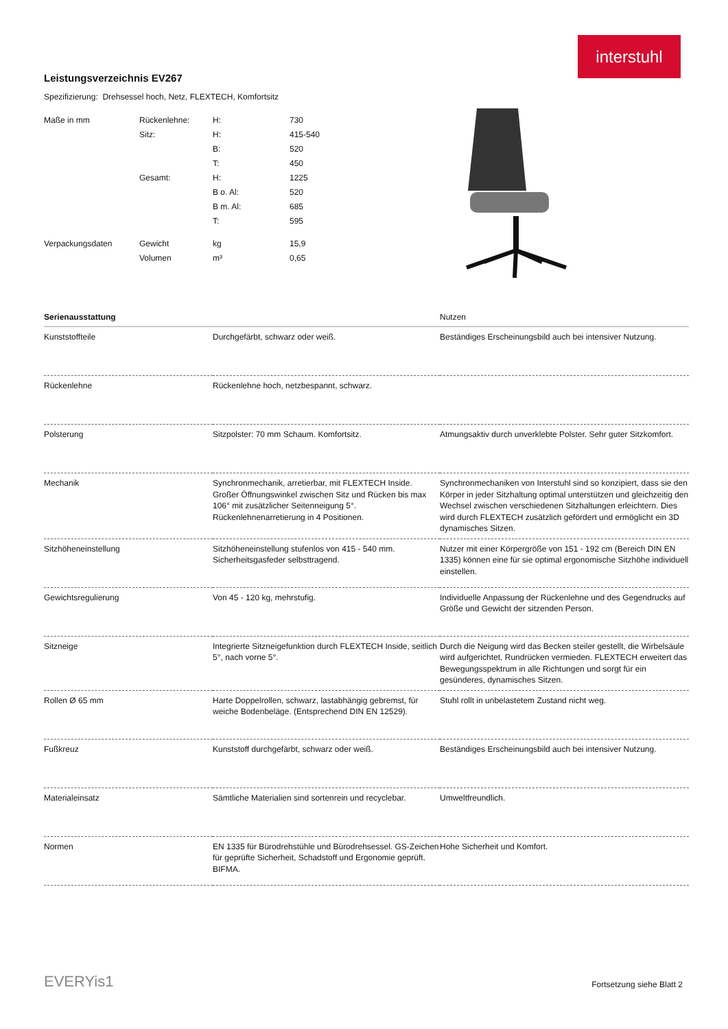interstuhl
Leistungsverzeichnis EV267
Spezifizierung: Drehsessel hoch, Netz, FLEXTECH, Komfortsitz
| Maße in mm | Rückenlehne: | H: | 730 |
| | Sitz: | H: | 415-540 |
| | | B: | 520 |
| | | T: | 450 |
| | Gesamt: | H: | 1225 |
| | | B o. Al: | 520 |
| | | B m. Al: | 685 |
| | | T: | 595 |
| Verpackungsdaten | Gewicht | kg | 15,9 |
| | Volumen | m³ | 0,65 |
| Serienausstattung | | Nutzen |
| --- | --- | --- |
| Kunststoffteile | Durchgefärbt, schwarz oder weiß. | Beständiges Erscheinungsbild auch bei intensiver Nutzung. |
| Rückenlehne | Rückenlehne hoch, netzbespannt, schwarz. | |
| Polsterung | Sitzpolster: 70 mm Schaum. Komfortsitz. | Atmungsaktiv durch unverklebte Polster. Sehr guter Sitzkomfort. |
| Mechanik | Synchronmechanik, arretierbar, mit FLEXTECH Inside. Großer Öffnungswinkel zwischen Sitz und Rücken bis max 106° mit zusätzlicher Seitenneigung 5°. Rückenlehnenarretierung in 4 Positionen. | Synchronmechaniken von Interstuhl sind so konzipiert, dass sie den Körper in jeder Sitzhaltung optimal unterstützen und gleichzeitig den Wechsel zwischen verschiedenen Sitzhaltungen erleichtern. Dies wird durch FLEXTECH zusätzlich gefördert und ermöglicht ein 3D dynamisches Sitzen. |
| Sitzhöheneinstellung | Sitzhöheneinstellung stufenlos von 415 - 540 mm. Sicherheitsgasfeder selbsttragend. | Nutzer mit einer Körpergröße von 151 - 192 cm (Bereich DIN EN 1335) können eine für sie optimal ergonomische Sitzhöhe individuell einstellen. |
| Gewichtsregulierung | Von 45 - 120 kg, mehrstufig. | Individuelle Anpassung der Rückenlehne und des Gegendrucks auf Größe und Gewicht der sitzenden Person. |
| Sitzneige | Integrierte Sitzneigefunktion durch FLEXTECH Inside, seitlich 5°, nach vorne 5°. | Durch die Neigung wird das Becken steiler gestellt, die Wirbelsäule wird aufgerichtet, Rundrücken vermieden. FLEXTECH erweitert das Bewegungsspektrum in alle Richtungen und sorgt für ein gesünderes, dynamisches Sitzen. |
| Rollen Ø 65 mm | Harte Doppelrollen, schwarz, lastabhängig gebremst, für weiche Bodenbeläge. (Entsprechend DIN EN 12529). | Stuhl rollt in unbelastetem Zustand nicht weg. |
| Fußkreuz | Kunststoff durchgefärbt, schwarz oder weiß. | Beständiges Erscheinungsbild auch bei intensiver Nutzung. |
| Materialeinsatz | Sämtliche Materialien sind sortenrein und recyclebar. | Umweltfreundlich. |
| Normen | EN 1335 für Bürodrehstühle und Bürodrehsessel. GS-Zeichen für geprüfte Sicherheit, Schadstoff und Ergonomie geprüft. BIFMA. | Hohe Sicherheit und Komfort. |
EVERYis1 Fortsetzung siehe Blatt 2